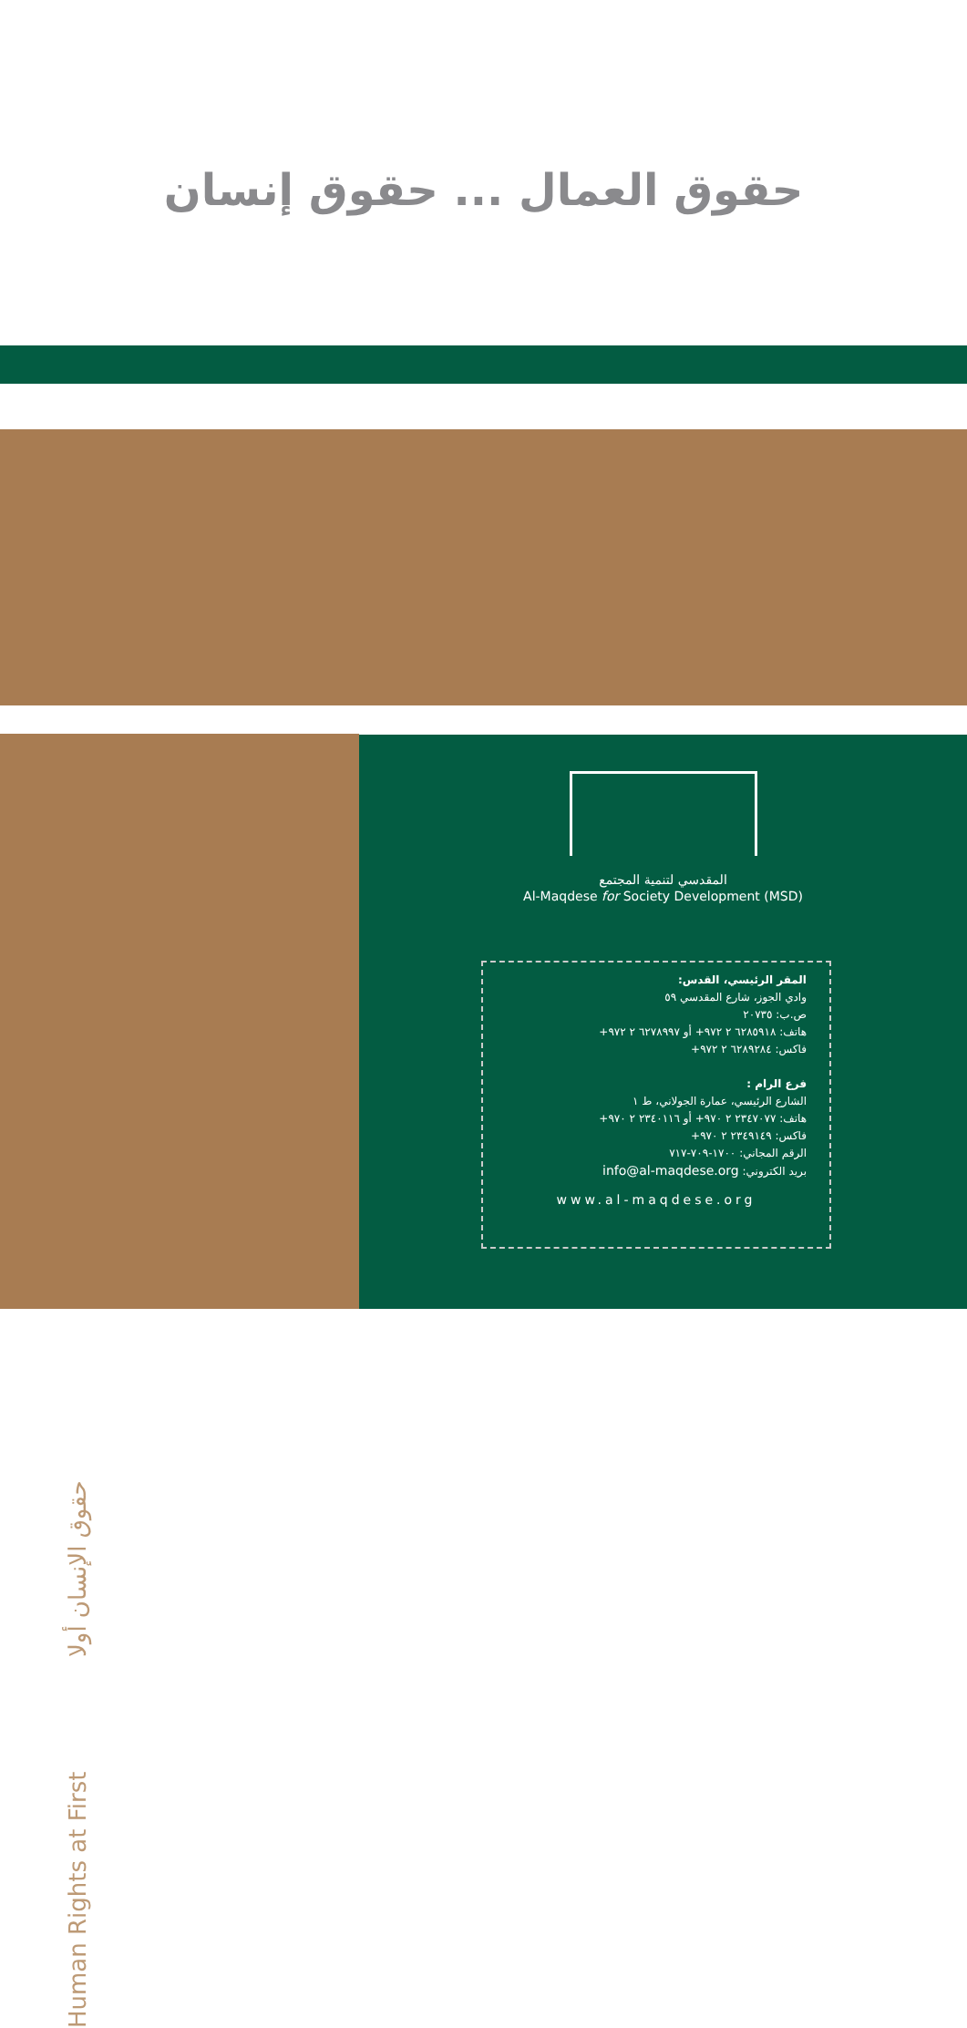حقوق العمال ... حقوق إنسان
Human Rights at First حقوق الإنسان أولا
المقدسي لتنمية المجتمع
Al-Maqdese for Society Development (MSD)
المقر الرئيسي، القدس:
وادي الجوز، شارع المقدسي ٥٩
ص.ب: ٢٠٧٣٥
هاتف: ٦٢٨٥٩١٨ ٢ ٩٧٢+ أو ٦٢٧٨٩٩٧ ٢ ٩٧٢+
فاكس: ٦٢٨٩٢٨٤ ٢ ٩٧٢+
فرع الرام :
الشارع الرئيسي، عمارة الجولاني، ط ١
هاتف: ٢٣٤٧٠٧٧ ٢ ٩٧٠+ أو ٢٣٤٠١١٦ ٢ ٩٧٠+
فاكس: ٢٣٤٩١٤٩ ٢ ٩٧٠+
الرقم المجاني: ١٧٠٠-٧٠٩-٧١٧
بريد الكتروني: info@al-maqdese.org
www.al-maqdese.org